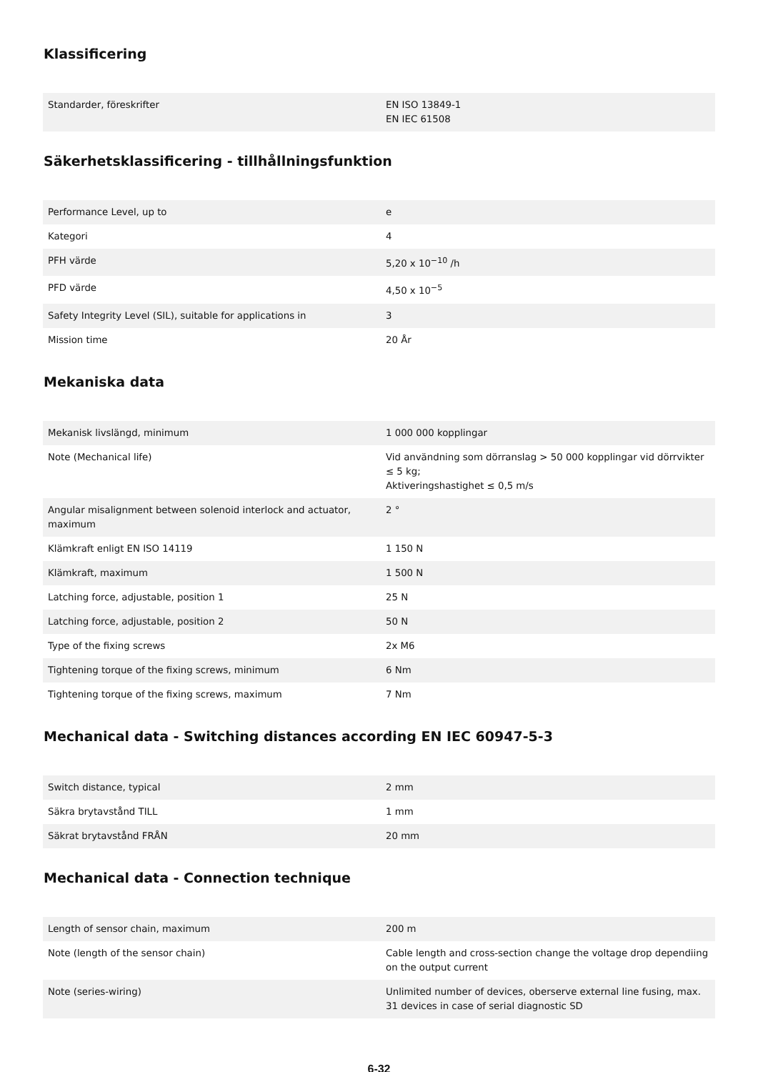Klassificering
| Standarder, föreskrifter | EN ISO 13849-1 EN IEC 61508 |
Säkerhetsklassificering - tillhållningsfunktion
| Performance Level, up to | e |
| Kategori | 4 |
| PFH värde | 5,20 x 10<sup>−10</sup> /h |
| PFD värde | 4,50 x 10<sup>−5</sup> |
| Safety Integrity Level (SIL), suitable for applications in | 3 |
| Mission time | 20 År |
Mekaniska data
| Mekanisk livslängd, minimum | 1 000 000 kopplingar |
| Note (Mechanical life) | Vid användning som dörranslag > 50 000 kopplingar vid dörrvikter ≤ 5 kg; Aktiveringshastighet ≤ 0,5 m/s |
| Angular misalignment between solenoid interlock and actuator, maximum | 2 ° |
| Klämkraft enligt EN ISO 14119 | 1 150 N |
| Klämkraft, maximum | 1 500 N |
| Latching force, adjustable, position 1 | 25 N |
| Latching force, adjustable, position 2 | 50 N |
| Type of the fixing screws | 2x M6 |
| Tightening torque of the fixing screws, minimum | 6 Nm |
| Tightening torque of the fixing screws, maximum | 7 Nm |
Mechanical data - Switching distances according EN IEC 60947-5-3
| Switch distance, typical | 2 mm |
| Säkra brytavstånd TILL | 1 mm |
| Säkrat brytavstånd FRÅN | 20 mm |
Mechanical data - Connection technique
| Length of sensor chain, maximum | 200 m |
| Note (length of the sensor chain) | Cable length and cross-section change the voltage drop dependiing on the output current |
| Note (series-wiring) | Unlimited number of devices, oberserve external line fusing, max. 31 devices in case of serial diagnostic SD |
6-32